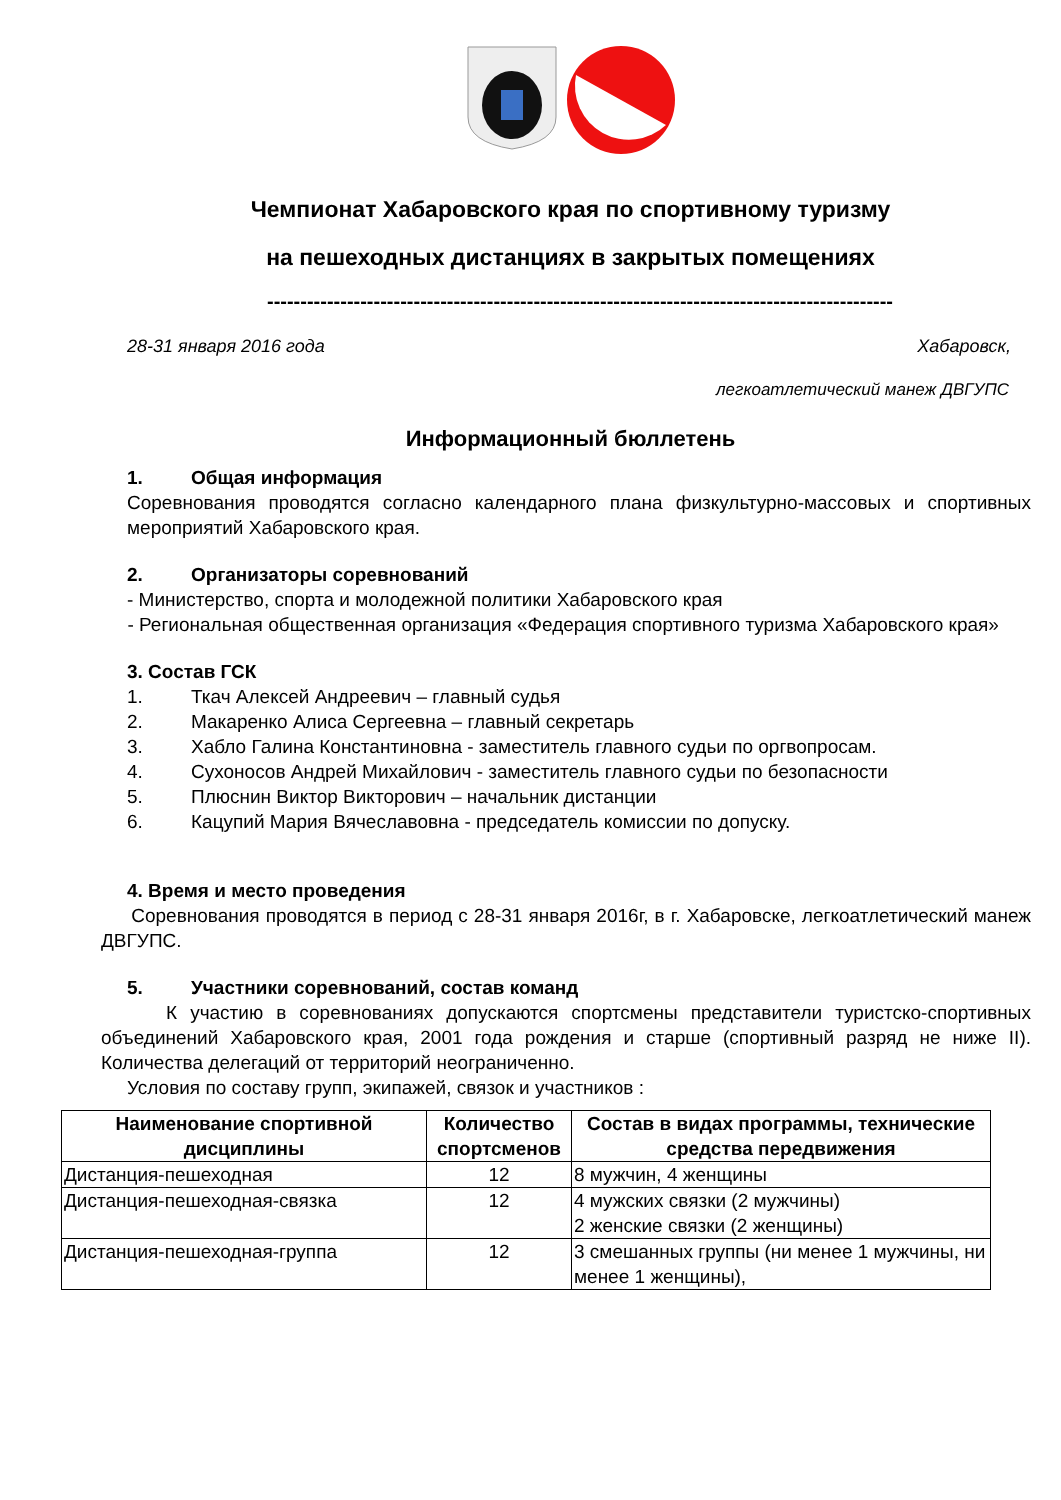Чемпионат Хабаровского края по спортивному туризму
на пешеходных дистанциях в закрытых помещениях
----------------------------------------------------------------------------------------------
28-31 января 2016 года Хабаровск,
легкоатлетический манеж ДВГУПС
Информационный бюллетень
1. Общая информация
Соревнования проводятся согласно календарного плана физкультурно-массовых и спортивных мероприятий Хабаровского края.
2. Организаторы соревнований
- Министерство, спорта и молодежной политики Хабаровского края
- Региональная общественная организация «Федерация спортивного туризма Хабаровского края»
3. Состав ГСК
1. Ткач Алексей Андреевич – главный судья
2. Макаренко Алиса Сергеевна – главный секретарь
3. Хабло Галина Константиновна - заместитель главного судьи по оргвопросам.
4. Сухоносов Андрей Михайлович - заместитель главного судьи по безопасности
5. Плюснин Виктор Викторович – начальник дистанции
6. Кацупий Мария Вячеславовна - председатель комиссии по допуску.
4. Время и место проведения
Соревнования проводятся в период с 28-31 января 2016г, в г. Хабаровске, легкоатлетический манеж ДВГУПС.
5. Участники соревнований, состав команд
К участию в соревнованиях допускаются спортсмены представители туристско-спортивных объединений Хабаровского края, 2001 года рождения и старше (спортивный разряд не ниже II). Количества делегаций от территорий неограниченно.
Условия по составу групп, экипажей, связок и участников :
| Наименование спортивной дисциплины | Количество спортсменов | Состав в видах программы, технические средства передвижения |
| --- | --- | --- |
| Дистанция-пешеходная | 12 | 8 мужчин, 4 женщины |
| Дистанция-пешеходная-связка | 12 | 4 мужских связки (2 мужчины) 2 женские связки (2 женщины) |
| Дистанция-пешеходная-группа | 12 | 3 смешанных группы (ни менее 1 мужчины, ни менее 1 женщины), |